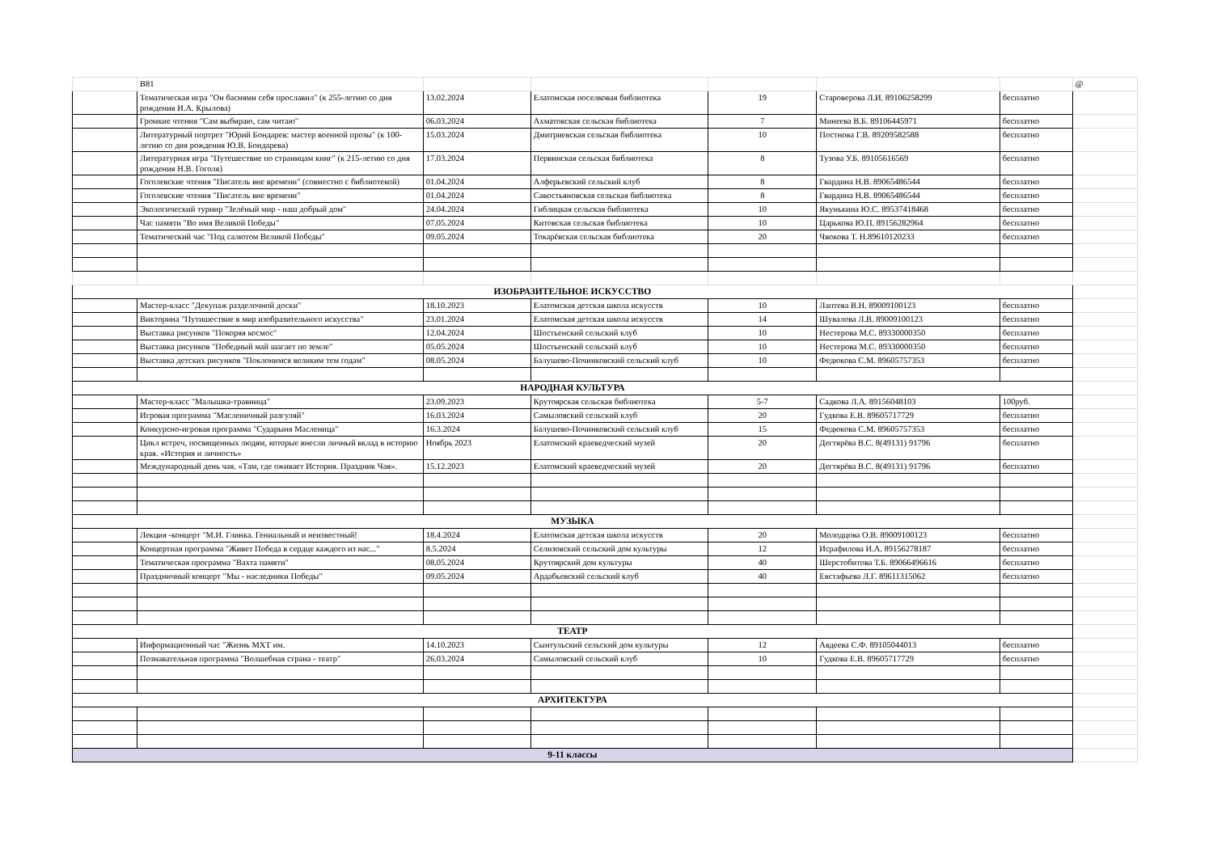| | B81 | | | | | | @ |
| | Тематическая игра "Он баснями себя прославил" (к 255-летию со дня рождения И.А. Крылова) | 13.02.2024 | Елатомская поселковая библиотека | 19 | Староверова Л.И. 89106258299 | бесплатно | |
| | Громкие чтения "Сам выбираю, сам читаю" | 06.03.2024 | Ахматовская сельская библиотека | 7 | Минеева В.Б. 89106445971 | бесплатно | |
| | Литературный портрет "Юрий Бондарев: мастер военной прозы" (к 100-летию со дня рождения Ю.В. Бондарева) | 15.03.2024 | Дмитриевская сельская библиотека | 10 | Постнова Г.В. 89209582588 | бесплатно | |
| | Литературная игра "Путешествие по страницам книг" (к 215-летию со дня рождения Н.В. Гоголя) | 17.03.2024 | Первинская сельская библиотека | 8 | Тузова У.Б. 89105616569 | бесплатно | |
| | Гоголевские чтения "Писатель вне времени" (совместно с библиотекой) | 01.04.2024 | Алферьевский сельский клуб | 8 | Гвардина Н.В. 89065486544 | бесплатно | |
| | Гоголевские чтения "Писатель вне времени" | 01.04.2024 | Савостьяновская сельская библиотека | 8 | Гвардина Н.В. 89065486544 | бесплатно | |
| | Экологический турнир "Зелёный мир - наш добрый дом" | 24.04.2024 | Гиблицкая сельская библиотека | 10 | Якунькина Ю.С. 89537418468 | бесплатно | |
| | Час памяти "Во имя Великой Победы" | 07.05.2024 | Китовская сельская библиотека | 10 | Царькова Ю.П. 89156282964 | бесплатно | |
| | Тематический час "Под салютом Великой Победы" | 09.05.2024 | Токарёвская сельская библиотека | 20 | Чвокова Т. Н.89610120233 | бесплатно | |
| ИЗОБРАЗИТЕЛЬНОЕ ИСКУССТВО | | | | | | | |
| | Мастер-класс "Декупаж разделочной доски" | 18.10.2023 | Елатомская детская школа искусств | 10 | Лаптева В.Н. 89009100123 | бесплатно | |
| | Викторина "Путишествие в мир изобразительного искусства" | 23.01.2024 | Елатомская детская школа искусств | 14 | Шувалова Л.В. 89009100123 | бесплатно | |
| | Выставка рисунков "Покоряя космос" | 12.04.2024 | Шостьенский сельский клуб | 10 | Нестерова М.С. 89330000350 | бесплатно | |
| | Выставка рисунков "Победный май шагает по земле" | 05.05.2024 | Шостьенский сельский клуб | 10 | Нестерова М.С. 89330000350 | бесплатно | |
| | Выставка детских рисунков "Поклонимся великим тем годам" | 08.05.2024 | Балушево-Починковский сельский клуб | 10 | Федюкова С.М. 89605757353 | бесплатно | |
| НАРОДНАЯ КУЛЬТУРА | | | | | | | |
| | Мастер-класс "Малышка-травница" | 23.09.2023 | Крутоярская сельская библиотека | 5-7 | Садкова Л.А. 89156048103 | 100руб. | |
| | Игровая программа "Масленичный разгуляй" | 16.03.2024 | Самыловский сельский клуб | 20 | Гудкова Е.В. 89605717729 | бесплатно | |
| | Конкурсно-игровая программа "Сударыня Масленица" | 16.3.2024 | Балушево-Починковский сельский клуб | 15 | Федюкова С.М. 89605757353 | бесплатно | |
| | Цикл встреч, посвященных людям, которые внесли личный вклад в историю края. «История и личность» | Ноябрь 2023 | Елатомский краеведческий музей | 20 | Дегтярёва В.С. 8(49131) 91796 | бесплатно | |
| | Международный день чая. «Там, где оживает История. Праздник Чая». | 15.12.2023 | Елатомский краеведческий музей | 20 | Дегтярёва В.С. 8(49131) 91796 | бесплатно | |
| МУЗЫКА | | | | | | | |
| | Лекция -концерт "М.И. Глинка. Гениальный и неизвестный! | 18.4.2024 | Елатомская детская школа искусств | 20 | Молодцова О.В. 89009100123 | бесплатно | |
| | Концертная программа "Живет Победа в сердце каждого из нас..." | 8.5.2024 | Селизовский сельский дом культуры | 12 | Исрафилова И.А. 89156278187 | бесплатно | |
| | Тематическая программа "Вахта памяти" | 08.05.2024 | Крутоярский дом культуры | 40 | Шерстобитова Т.Б. 89066496616 | бесплатно | |
| | Праздничный концерт "Мы - наследники Победы" | 09.05.2024 | Ардабьевский сельский клуб | 40 | Евстафьева Л.Г. 89611315062 | бесплатно | |
| ТЕАТР | | | | | | | |
| | Информационный час "Жизнь МХТ им. | 14.10.2023 | Сынтульский сельский дом культуры | 12 | Авдеева С.Ф. 89105044013 | бесплатно | |
| | Познавательная программа "Волшебная страна - театр" | 26.03.2024 | Самыловский сельский клуб | 10 | Гудкова Е.В. 89605717729 | бесплатно | |
| АРХИТЕКТУРА | | | | | | | |
| 9-11 классы | | | | | | | |